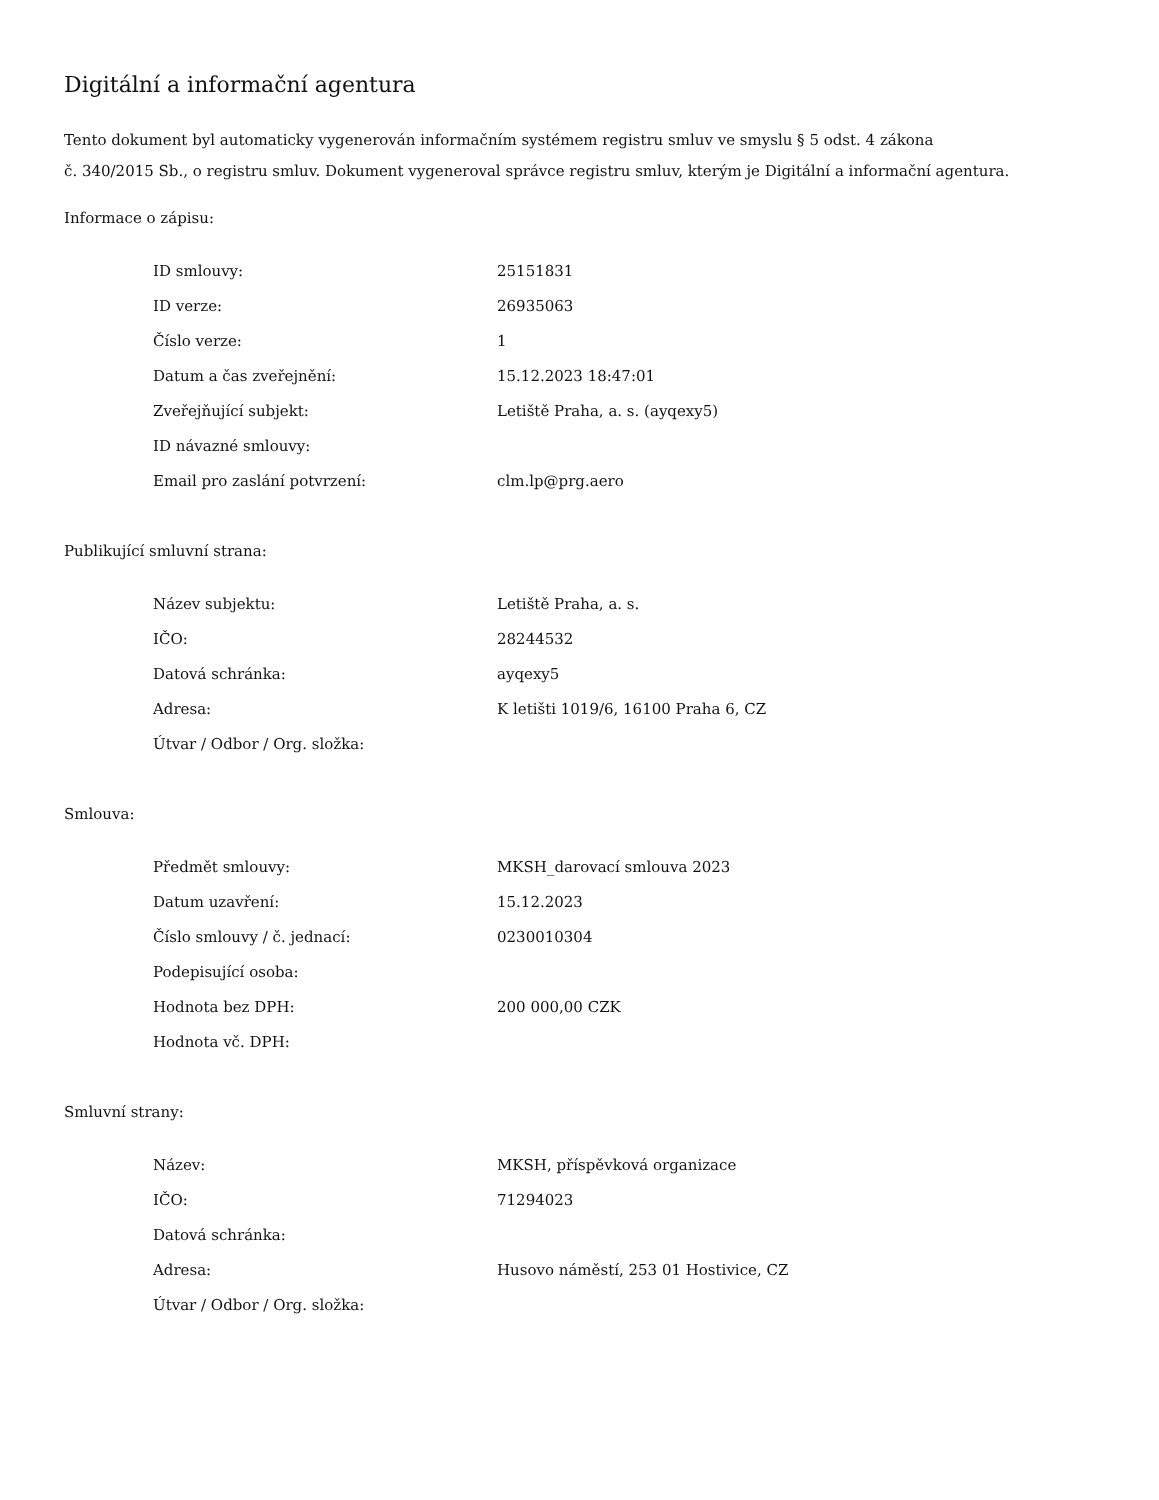Digitální a informační agentura
Tento dokument byl automaticky vygenerován informačním systémem registru smluv ve smyslu § 5 odst. 4 zákona
č. 340/2015 Sb., o registru smluv. Dokument vygeneroval správce registru smluv, kterým je Digitální a informační agentura.
Informace o zápisu:
| ID smlouvy: | 25151831 |
| ID verze: | 26935063 |
| Číslo verze: | 1 |
| Datum a čas zveřejnění: | 15.12.2023 18:47:01 |
| Zveřejňující subjekt: | Letiště Praha, a. s. (ayqexy5) |
| ID návazné smlouvy: | |
| Email pro zaslání potvrzení: | clm.lp@prg.aero |
Publikující smluvní strana:
| Název subjektu: | Letiště Praha, a. s. |
| IČO: | 28244532 |
| Datová schránka: | ayqexy5 |
| Adresa: | K letišti 1019/6, 16100 Praha 6, CZ |
| Útvar / Odbor / Org. složka: | |
Smlouva:
| Předmět smlouvy: | MKSH_darovací smlouva 2023 |
| Datum uzavření: | 15.12.2023 |
| Číslo smlouvy / č. jednací: | 0230010304 |
| Podepisující osoba: | |
| Hodnota bez DPH: | 200 000,00 CZK |
| Hodnota vč. DPH: | |
Smluvní strany:
| Název: | MKSH, příspěvková organizace |
| IČO: | 71294023 |
| Datová schránka: | |
| Adresa: | Husovo náměstí, 253 01 Hostivice, CZ |
| Útvar / Odbor / Org. složka: | |